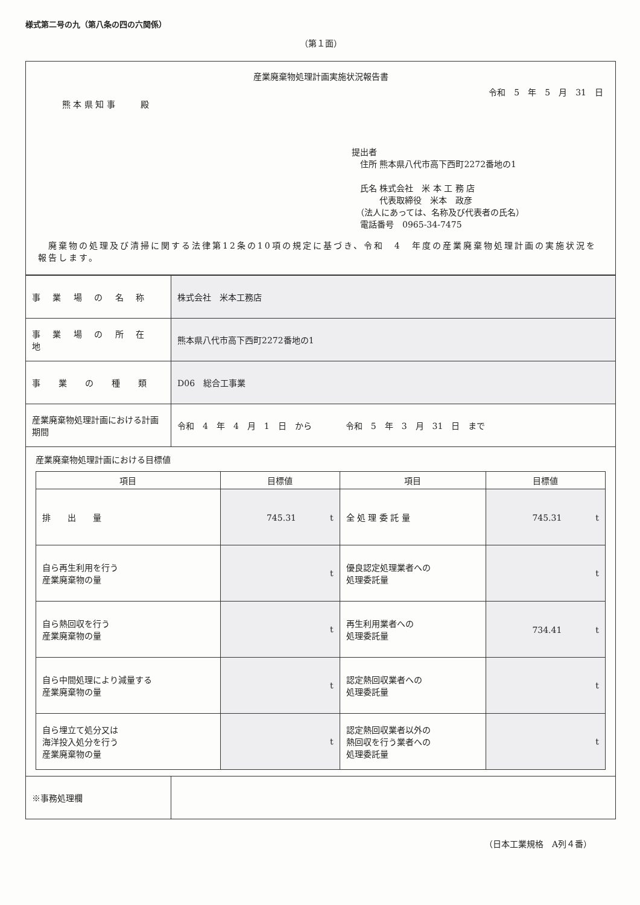様式第二号の九（第八条の四の六関係）
（第１面）
産業廃棄物処理計画実施状況報告書
令和　5　年　5　月　31　日
熊 本 県 知 事　　　殿
提出者
　住所 熊本県八代市高下西町2272番地の1
　氏名 株式会社　米 本 工 務 店
　　　 代表取締役　米本　政彦
　（法人にあっては、名称及び代表者の氏名）
　電話番号　0965-34-7475
　廃棄物の処理及び清掃に関する法律第12条の10項の規定に基づき、令和　4　年度の産業廃棄物処理計画の実施状況を報告します。
| 事 業 場 の 名 称 | 株式会社 米本工務店 |
| 事 業 場 の 所 在 地 | 熊本県八代市高下西町2272番地の1 |
| 事 業 の 種 類 | D06 総合工事業 |
| 産業廃棄物処理計画における計画期間 | 令和 4 年 4 月 1 日 から 令和 5 年 3 月 31 日 まで |
| 産業廃棄物処理計画における目標値 / 項目 / 目標値 / 項目 / 目標値 / / --- / --- / --- / --- / / 排 出 量 / 745.31 t / 全 処 理 委 託 量 / 745.31 t / / 自ら再生利用を行う 産業廃棄物の量 / t / 優良認定処理業者への 処理委託量 / t / / 自ら熱回収を行う 産業廃棄物の量 / t / 再生利用業者への 処理委託量 / 734.41 t / / 自ら中間処理により減量する 産業廃棄物の量 / t / 認定熱回収業者への 処理委託量 / t / / 自ら埋立て処分又は 海洋投入処分を行う 産業廃棄物の量 / t / 認定熱回収業者以外の 熱回収を行う業者への 処理委託量 / t / | |
| ※事務処理欄 | |
（日本工業規格　A列４番）